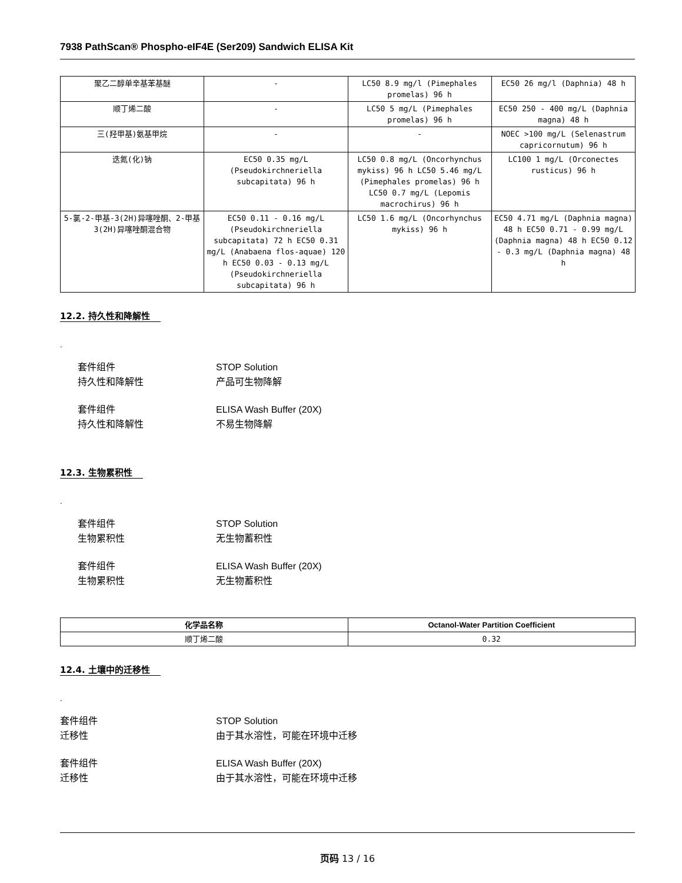7938 PathScan® Phospho-eIF4E (Ser209) Sandwich ELISA Kit
| 聚乙二醇单辛基苯基醚 | - | LC50 8.9 mg/l (Pimephales promelas) 96 h | EC50 26 mg/l (Daphnia) 48 h |
| 顺丁烯二酸 | - | LC50 5 mg/L (Pimephales promelas) 96 h | EC50 250 - 400 mg/L (Daphnia magna) 48 h |
| 三(羟甲基)氨基甲烷 | - | - | NOEC >100 mg/L (Selenastrum capricornutum) 96 h |
| 迭氮(化)钠 | EC50 0.35 mg/L (Pseudokirchneriella subcapitata) 96 h | LC50 0.8 mg/L (Oncorhynchus mykiss) 96 h LC50 5.46 mg/L (Pimephales promelas) 96 h LC50 0.7 mg/L (Lepomis macrochirus) 96 h | LC100 1 mg/L (Orconectes rusticus) 96 h |
| 5-氯-2-甲基-3(2H)异噻唑酮、2-甲基3(2H)异噻唑酮混合物 | EC50 0.11 - 0.16 mg/L (Pseudokirchneriella subcapitata) 72 h EC50 0.31 mg/L (Anabaena flos-aquae) 120 h EC50 0.03 - 0.13 mg/L (Pseudokirchneriella subcapitata) 96 h | LC50 1.6 mg/L (Oncorhynchus mykiss) 96 h | EC50 4.71 mg/L (Daphnia magna) 48 h EC50 0.71 - 0.99 mg/L (Daphnia magna) 48 h EC50 0.12 - 0.3 mg/L (Daphnia magna) 48 h |
12.2. 持久性和降解性
.
套件组件 STOP Solution
持久性和降解性 产品可生物降解
套件组件 ELISA Wash Buffer (20X)
持久性和降解性 不易生物降解
12.3. 生物累积性
.
套件组件 STOP Solution
生物累积性 无生物蓄积性
套件组件 ELISA Wash Buffer (20X)
生物累积性 无生物蓄积性
| 化学品名称 | Octanol-Water Partition Coefficient |
| --- | --- |
| 顺丁烯二酸 | 0.32 |
12.4. 土壤中的迁移性
.
套件组件 STOP Solution
迁移性 由于其水溶性，可能在环境中迁移
套件组件 ELISA Wash Buffer (20X)
迁移性 由于其水溶性，可能在环境中迁移
页码 13 / 16